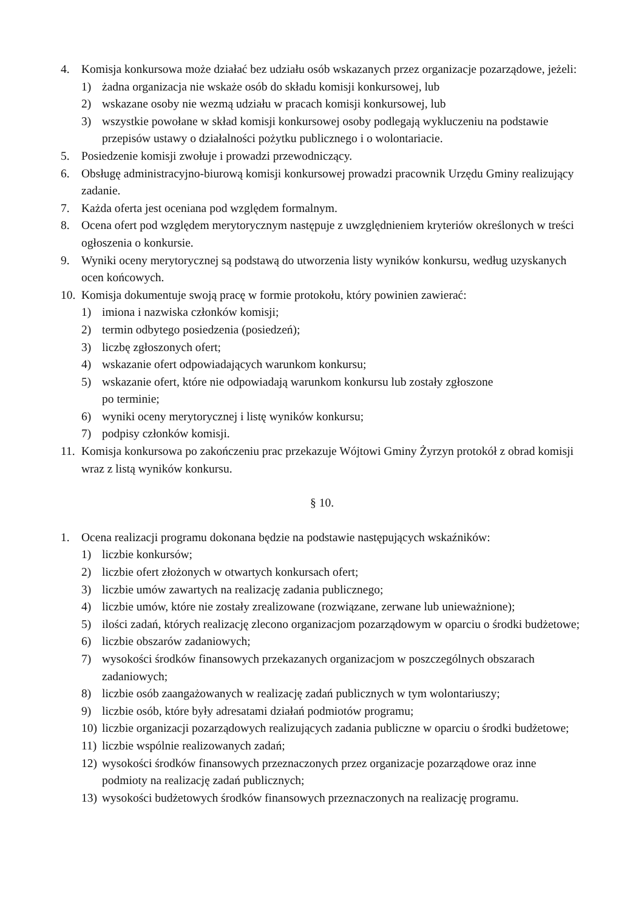4. Komisja konkursowa może działać bez udziału osób wskazanych przez organizacje pozarządowe, jeżeli:
1) żadna organizacja nie wskaże osób do składu komisji konkursowej, lub
2) wskazane osoby nie wezmą udziału w pracach komisji konkursowej, lub
3) wszystkie powołane w skład komisji konkursowej osoby podlegają wykluczeniu na podstawie przepisów ustawy o działalności pożytku publicznego i o wolontariacie.
5. Posiedzenie komisji zwołuje i prowadzi przewodniczący.
6. Obsługę administracyjno-biurową komisji konkursowej prowadzi pracownik Urzędu Gminy realizujący zadanie.
7. Każda oferta jest oceniana pod względem formalnym.
8. Ocena ofert pod względem merytorycznym następuje z uwzględnieniem kryteriów określonych w treści ogłoszenia o konkursie.
9. Wyniki oceny merytorycznej są podstawą do utworzenia listy wyników konkursu, według uzyskanych ocen końcowych.
10.
Komisja dokumentuje swoją pracę w formie protokołu, który powinien zawierać:
1) imiona i nazwiska członków komisji;
2) termin odbytego posiedzenia (posiedzeń);
3) liczbę zgłoszonych ofert;
4) wskazanie ofert odpowiadających warunkom konkursu;
5) wskazanie ofert, które nie odpowiadają warunkom konkursu lub zostały zgłoszone
po terminie;
6) wyniki oceny merytorycznej i listę wyników konkursu;
7) podpisy członków komisji.
11.
Komisja konkursowa po zakończeniu prac przekazuje Wójtowi Gminy Żyrzyn protokół z obrad komisji wraz z listą wyników konkursu.
§ 10.
1. Ocena realizacji programu dokonana będzie na podstawie następujących wskaźników:
1) liczbie konkursów;
2) liczbie ofert złożonych w otwartych konkursach ofert;
3) liczbie umów zawartych na realizację zadania publicznego;
4) liczbie umów, które nie zostały zrealizowane (rozwiązane, zerwane lub unieważnione);
5) ilości zadań, których realizację zlecono organizacjom pozarządowym w oparciu o środki budżetowe;
6) liczbie obszarów zadaniowych;
7) wysokości środków finansowych przekazanych organizacjom w poszczególnych obszarach zadaniowych;
8) liczbie osób zaangażowanych w realizację zadań publicznych w tym wolontariuszy;
9) liczbie osób, które były adresatami działań podmiotów programu;
10)
liczbie organizacji pozarządowych realizujących zadania publiczne w oparciu o środki budżetowe;
11)
liczbie wspólnie realizowanych zadań;
12)
wysokości środków finansowych przeznaczonych przez organizacje pozarządowe oraz inne podmioty na realizację zadań publicznych;
13)
wysokości budżetowych środków finansowych przeznaczonych na realizację programu.